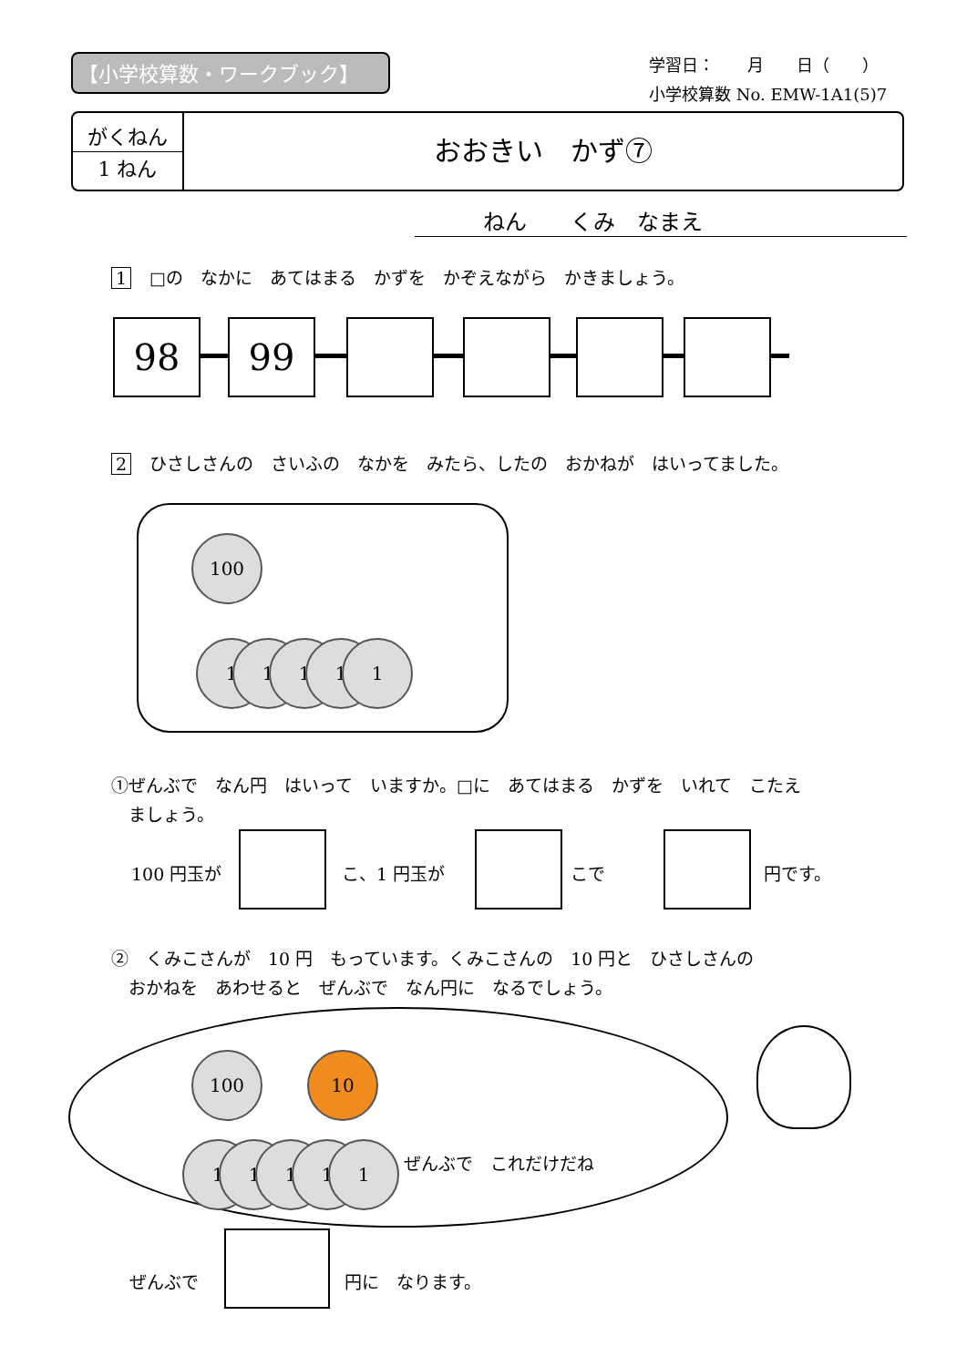【小学校算数・ワークブック】
学習日：　　月　　日（　　）
小学校算数 No. EMW-1A1(5)7
がくねん
1 ねん
おおきい　かず⑦
ねん　　くみ　なまえ
1 □の　なかに　あてはまる　かずを　かぞえながら　かきましょう。
98 99
2 ひさしさんの　さいふの　なかを　みたら、したの　おかねが　はいってました。
100
1 1 1 1 1
①ぜんぶで　なん円　はいって　いますか。□に　あてはまる　かずを　いれて　こたえ
　ましょう。
100 円玉が こ、1 円玉が こで 円です。
②　くみこさんが　10 円　もっています。くみこさんの　10 円と　ひさしさんの
　おかねを　あわせると　ぜんぶで　なん円に　なるでしょう。
100 10
1 1 1 1 1 ぜんぶで　これだけだね
ぜんぶで 円に　なります。